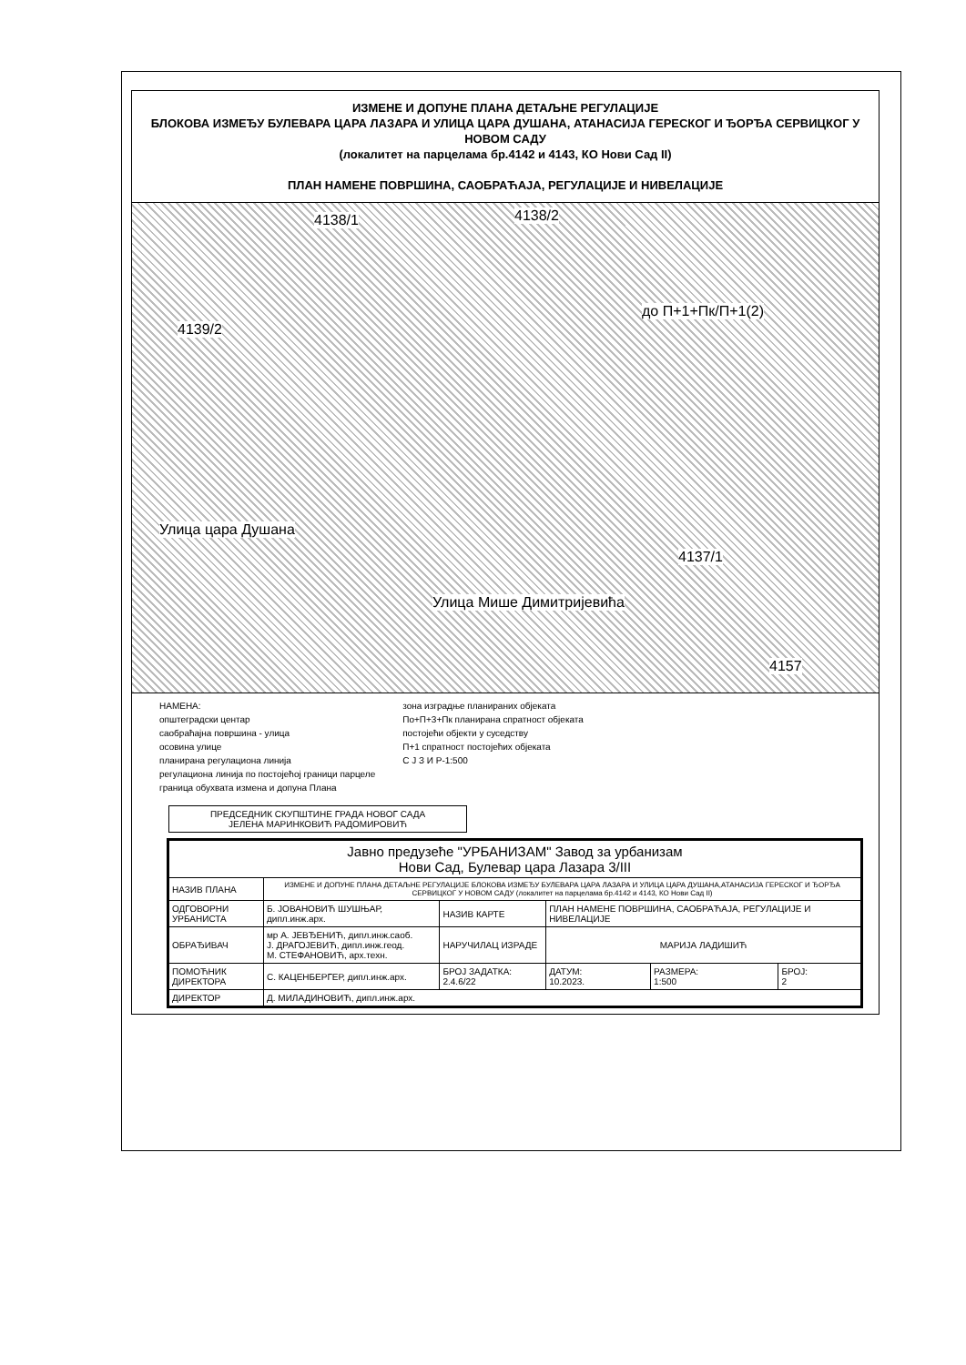ИЗМЕНЕ И ДОПУНЕ ПЛАНА ДЕТАЉНЕ РЕГУЛАЦИЈЕ
БЛОКОВА ИЗМЕЂУ БУЛЕВАРА ЦАРА ЛАЗАРА И УЛИЦА ЦАРА ДУШАНА, АТАНАСИЈА ГЕРЕСКОГ И ЂОРЂА СЕРВИЦКОГ У НОВОМ САДУ
(локалитет на парцелама бр.4142 и 4143, КО Нови Сад II)
ПЛАН НАМЕНЕ ПОВРШИНА, САОБРАЋАЈА, РЕГУЛАЦИЈЕ И НИВЕЛАЦИЈЕ
4138/1 4138/2
4139/2
Улица цара Душана
Улица Мише Димитријевића
4137/1
4157
до П+1+Пк/П+1(2)
НАМЕНА:
општеградски центар
саобраћајна површина - улица
осовина улице
планирана регулациона линија
регулациона линија по постојећој граници парцеле
граница обухвата измена и допуна Плана
зона изградње планираних објеката
По+П+3+Пк планирана спратност објеката
постојећи објекти у суседству
П+1 спратност постојећих објеката
С Ј З И Р-1:500
ПРЕДСЕДНИК СКУПШТИНЕ ГРАДА НОВОГ САДА
ЈЕЛЕНА МАРИНКОВИЋ РАДОМИРОВИЋ
| Јавно предузеће "УРБАНИЗАМ" Завод за урбанизам Нови Сад, Булевар цара Лазара 3/III | | | | | |
| НАЗИВ ПЛАНА | ИЗМЕНЕ И ДОПУНЕ ПЛАНА ДЕТАЉНЕ РЕГУЛАЦИЈЕ БЛОКОВА ИЗМЕЂУ БУЛЕВАРА ЦАРА ЛАЗАРА И УЛИЦА ЦАРА ДУШАНА,АТАНАСИЈА ГЕРЕСКОГ И ЂОРЂА СЕРВИЦКОГ У НОВОМ САДУ (локалитет на парцелама бр.4142 и 4143, КО Нови Сад II) | | | | |
| ОДГОВОРНИ УРБАНИСТА | Б. ЈОВАНОВИЋ ШУШЊАР, дипл.инж.арх. | НАЗИВ КАРТЕ | ПЛАН НАМЕНЕ ПОВРШИНА, САОБРАЋАЈА, РЕГУЛАЦИЈЕ И НИВЕЛАЦИЈЕ | | |
| ОБРАЂИВАЧ | мр А. ЈЕВЂЕНИЋ, дипл.инж.саоб. Ј. ДРАГОЈЕВИЋ, дипл.инж.геод. М. СТЕФАНОВИЋ, арх.техн. | НАРУЧИЛАЦ ИЗРАДЕ | МАРИЈА ЛАДИШИЋ | | |
| ПОМОЋНИК ДИРЕКТОРА | С. КАЦЕНБЕРГЕР, дипл.инж.арх. | БРОЈ ЗАДАТКА: 2.4.6/22 | ДАТУМ: 10.2023. | РАЗМЕРА: 1:500 | БРОЈ: 2 |
| ДИРЕКТОР | Д. МИЛАДИНОВИЋ, дипл.инж.арх. | | | | |